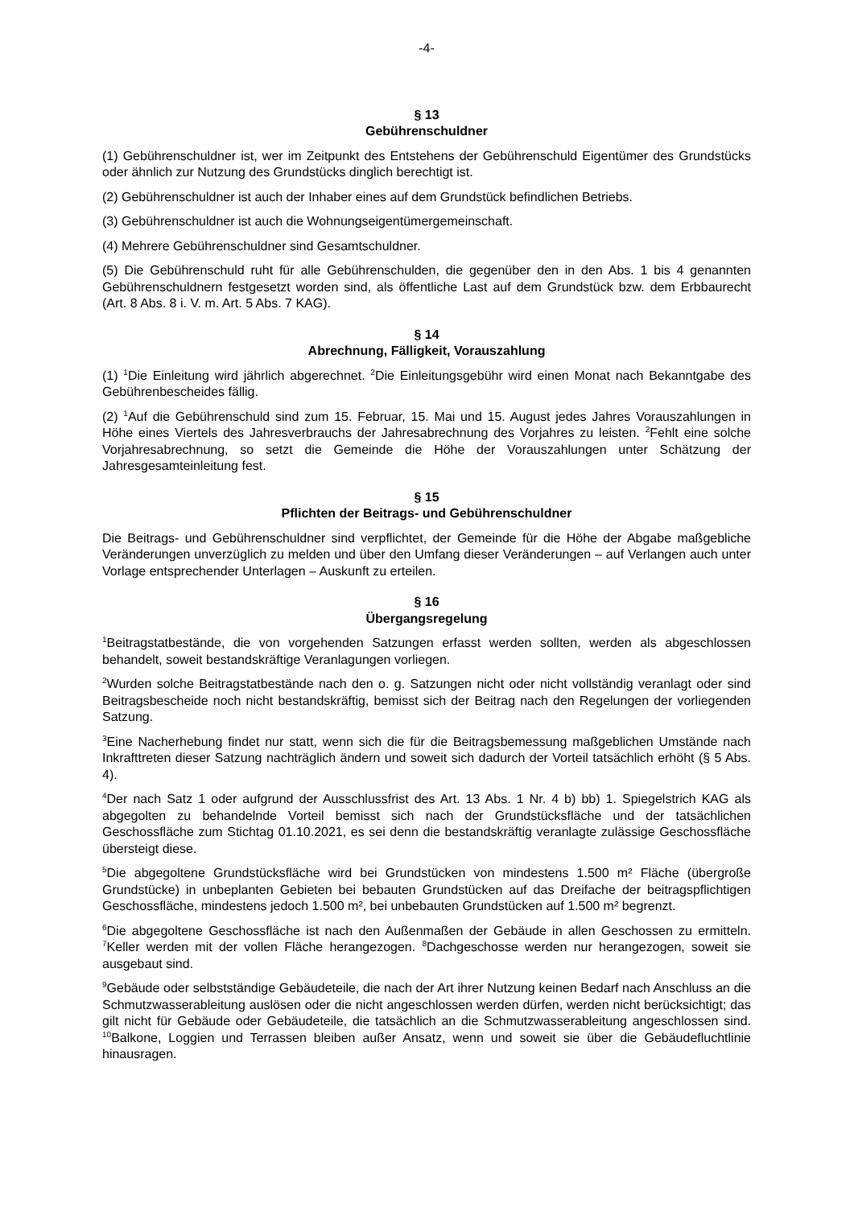-4-
§ 13
Gebührenschuldner
(1) Gebührenschuldner ist, wer im Zeitpunkt des Entstehens der Gebührenschuld Eigentümer des Grundstücks oder ähnlich zur Nutzung des Grundstücks dinglich berechtigt ist.
(2) Gebührenschuldner ist auch der Inhaber eines auf dem Grundstück befindlichen Betriebs.
(3) Gebührenschuldner ist auch die Wohnungseigentümergemeinschaft.
(4) Mehrere Gebührenschuldner sind Gesamtschuldner.
(5) Die Gebührenschuld ruht für alle Gebührenschulden, die gegenüber den in den Abs. 1 bis 4 genannten Gebührenschuldnern festgesetzt worden sind, als öffentliche Last auf dem Grundstück bzw. dem Erbbaurecht (Art. 8 Abs. 8 i. V. m. Art. 5 Abs. 7 KAG).
§ 14
Abrechnung, Fälligkeit, Vorauszahlung
(1) <sup>1</sup>Die Einleitung wird jährlich abgerechnet. <sup>2</sup>Die Einleitungsgebühr wird einen Monat nach Bekanntgabe des Gebührenbescheides fällig.
(2) <sup>1</sup>Auf die Gebührenschuld sind zum 15. Februar, 15. Mai und 15. August jedes Jahres Vorauszahlungen in Höhe eines Viertels des Jahresverbrauchs der Jahresabrechnung des Vorjahres zu leisten. <sup>2</sup>Fehlt eine solche Vorjahresabrechnung, so setzt die Gemeinde die Höhe der Vorauszahlungen unter Schätzung der Jahresgesamteinleitung fest.
§ 15
Pflichten der Beitrags- und Gebührenschuldner
Die Beitrags- und Gebührenschuldner sind verpflichtet, der Gemeinde für die Höhe der Abgabe maßgebliche Veränderungen unverzüglich zu melden und über den Umfang dieser Veränderungen – auf Verlangen auch unter Vorlage entsprechender Unterlagen – Auskunft zu erteilen.
§ 16
Übergangsregelung
<sup>1</sup> Beitragstatbestände, die von vorgehenden Satzungen erfasst werden sollten, werden als abgeschlossen behandelt, soweit bestandskräftige Veranlagungen vorliegen.
<sup>2</sup> Wurden solche Beitragstatbestände nach den o. g. Satzungen nicht oder nicht vollständig veranlagt oder sind Beitragsbescheide noch nicht bestandskräftig, bemisst sich der Beitrag nach den Regelungen der vorliegenden Satzung.
<sup>3</sup> Eine Nacherhebung findet nur statt, wenn sich die für die Beitragsbemessung maßgeblichen Umstände nach Inkrafttreten dieser Satzung nachträglich ändern und soweit sich dadurch der Vorteil tatsächlich erhöht (§ 5 Abs. 4).
<sup>4</sup> Der nach Satz 1 oder aufgrund der Ausschlussfrist des Art. 13 Abs. 1 Nr. 4 b) bb) 1. Spiegelstrich KAG als abgegolten zu behandelnde Vorteil bemisst sich nach der Grundstücksfläche und der tatsächlichen Geschossfläche zum Stichtag 01.10.2021, es sei denn die bestandskräftig veranlagte zulässige Geschossfläche übersteigt diese.
<sup>5</sup> Die abgegoltene Grundstücksfläche wird bei Grundstücken von mindestens 1.500 m² Fläche (übergroße Grundstücke) in unbeplanten Gebieten bei bebauten Grundstücken auf das Dreifache der beitragspflichtigen Geschossfläche, mindestens jedoch 1.500 m², bei unbebauten Grundstücken auf 1.500 m² begrenzt.
<sup>6</sup> Die abgegoltene Geschossfläche ist nach den Außenmaßen der Gebäude in allen Geschossen zu ermitteln. <sup>7</sup>Keller werden mit der vollen Fläche herangezogen. <sup>8</sup>Dachgeschosse werden nur herangezogen, soweit sie ausgebaut sind.
<sup>9</sup> Gebäude oder selbstständige Gebäudeteile, die nach der Art ihrer Nutzung keinen Bedarf nach Anschluss an die Schmutzwasserableitung auslösen oder die nicht angeschlossen werden dürfen, werden nicht berücksichtigt; das gilt nicht für Gebäude oder Gebäudeteile, die tatsächlich an die Schmutzwasserableitung angeschlossen sind. <sup>10</sup>Balkone, Loggien und Terrassen bleiben außer Ansatz, wenn und soweit sie über die Gebäudefluchtlinie hinausragen.